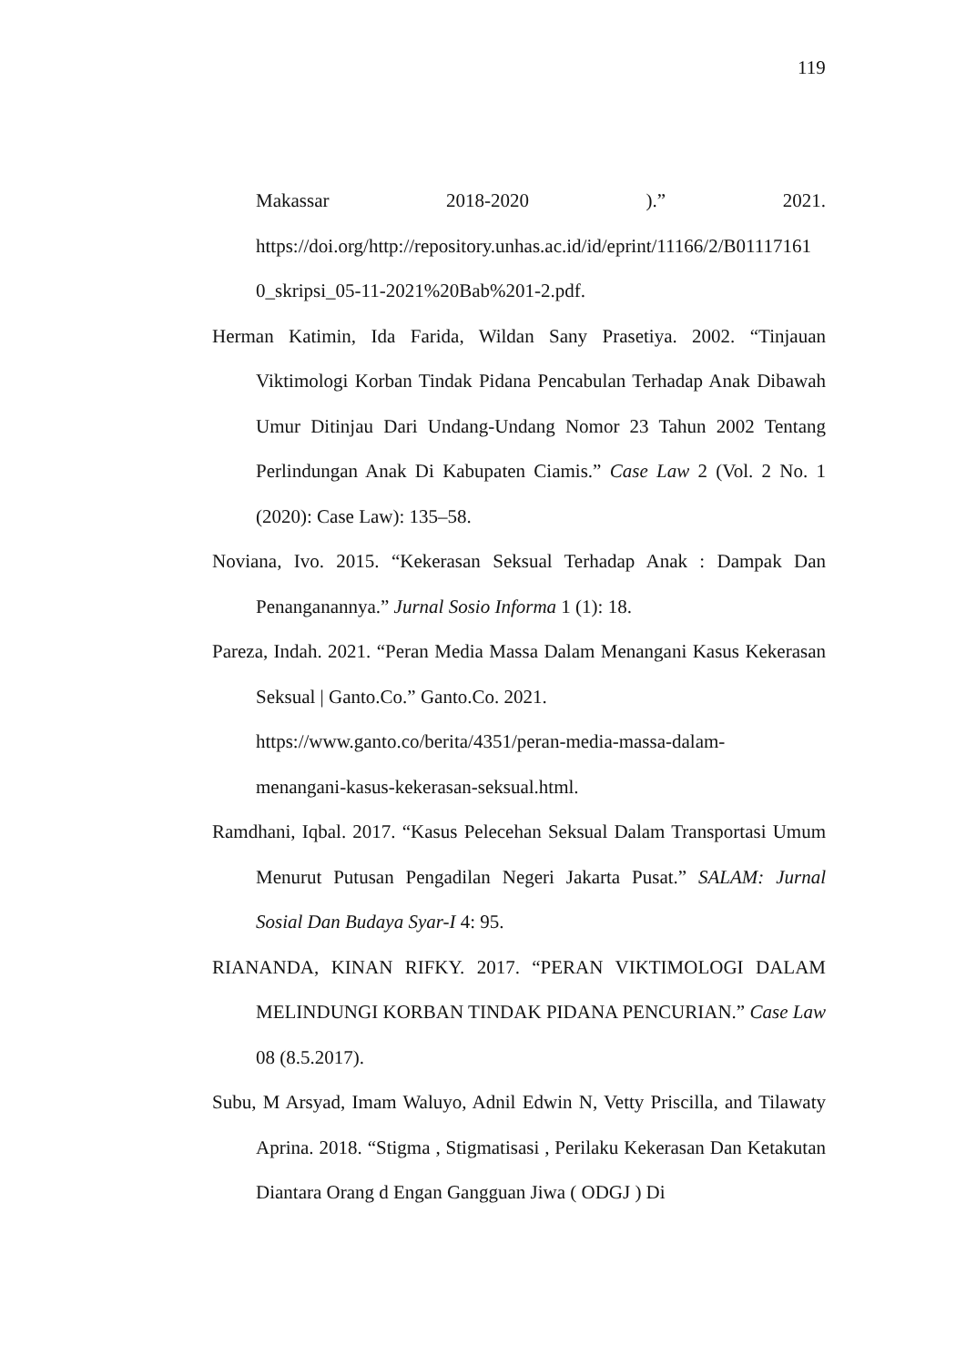119
Makassar 2018-2020).” 2021.
https://doi.org/http://repository.unhas.ac.id/id/eprint/11166/2/B01117161 0_skripsi_05-11-2021%20Bab%201-2.pdf.
Herman Katimin, Ida Farida, Wildan Sany Prasetiya. 2002. “Tinjauan Viktimologi Korban Tindak Pidana Pencabulan Terhadap Anak Dibawah Umur Ditinjau Dari Undang-Undang Nomor 23 Tahun 2002 Tentang Perlindungan Anak Di Kabupaten Ciamis.” Case Law 2 (Vol. 2 No. 1 (2020): Case Law): 135–58.
Noviana, Ivo. 2015. “Kekerasan Seksual Terhadap Anak : Dampak Dan Penanganannya.” Jurnal Sosio Informa 1 (1): 18.
Pareza, Indah. 2021. “Peran Media Massa Dalam Menangani Kasus Kekerasan Seksual | Ganto.Co.” Ganto.Co. 2021.
https://www.ganto.co/berita/4351/peran-media-massa-dalam-
menangani-kasus-kekerasan-seksual.html.
Ramdhani, Iqbal. 2017. “Kasus Pelecehan Seksual Dalam Transportasi Umum Menurut Putusan Pengadilan Negeri Jakarta Pusat.” SALAM: Jurnal Sosial Dan Budaya Syar-I 4: 95.
RIANANDA, KINAN RIFKY. 2017. “PERAN VIKTIMOLOGI DALAM MELINDUNGI KORBAN TINDAK PIDANA PENCURIAN.” Case Law 08 (8.5.2017).
Subu, M Arsyad, Imam Waluyo, Adnil Edwin N, Vetty Priscilla, and Tilawaty Aprina. 2018. “Stigma , Stigmatisasi , Perilaku Kekerasan Dan Ketakutan Diantara Orang d Engan Gangguan Jiwa ( ODGJ ) Di